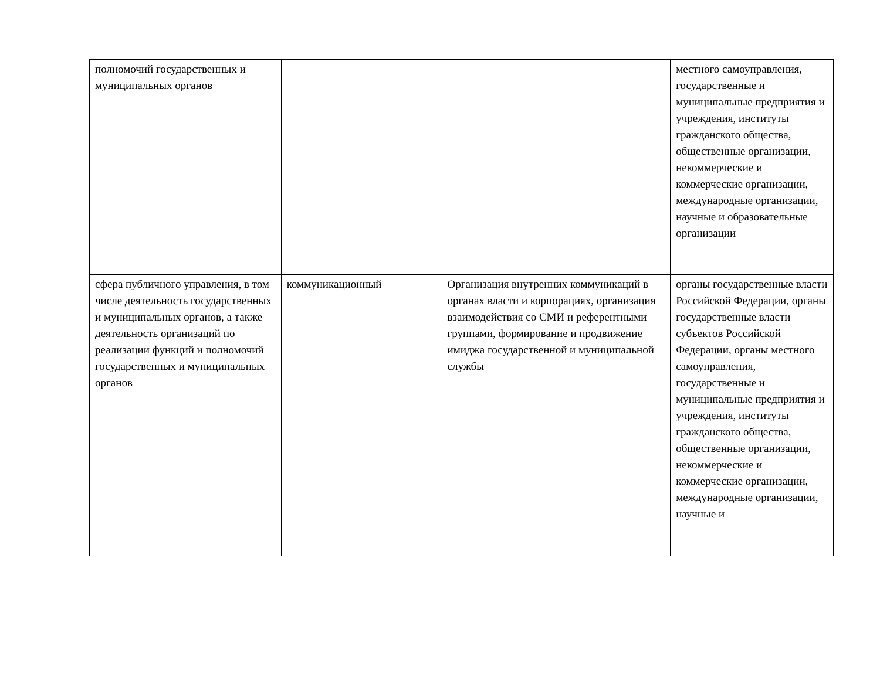| полномочий государственных и муниципальных органов | | | местного самоуправления, государственные и муниципальные предприятия и учреждения, институты гражданского общества, общественные организации, некоммерческие и коммерческие организации, международные организации, научные и образовательные организации |
| сфера публичного управления, в том числе деятельность государственных и муниципальных органов, а также деятельность организаций по реализации функций и полномочий государственных и муниципальных органов | коммуникационный | Организация внутренних коммуникаций в органах власти и корпорациях, организация взаимодействия со СМИ и референтными группами, формирование и продвижение имиджа государственной и муниципальной службы | органы государственные власти Российской Федерации, органы государственные власти субъектов Российской Федерации, органы местного самоуправления, государственные и муниципальные предприятия и учреждения, институты гражданского общества, общественные организации, некоммерческие и коммерческие организации, международные организации, научные и |